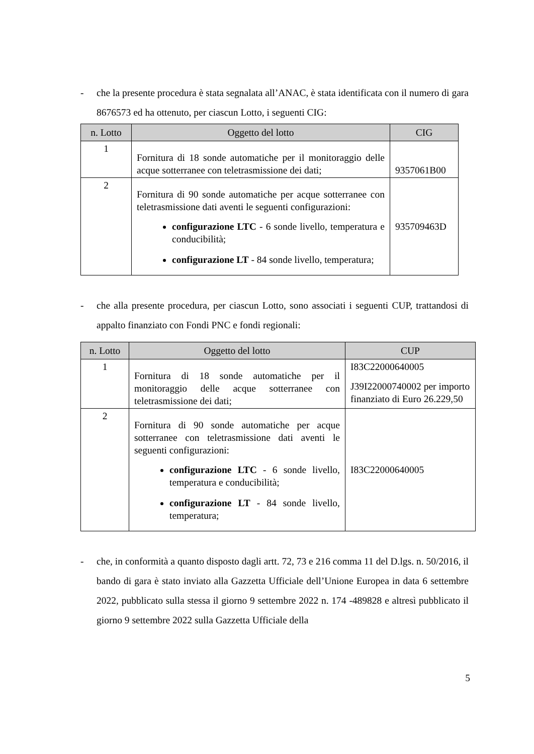- che la presente procedura è stata segnalata all’ANAC, è stata identificata con il numero di gara 8676573 ed ha ottenuto, per ciascun Lotto, i seguenti CIG:
| n. Lotto | Oggetto del lotto | CIG |
| --- | --- | --- |
| 1 | Fornitura di 18 sonde automatiche per il monitoraggio delle acque sotterranee con teletrasmissione dei dati; | 9357061B00 |
| 2 | Fornitura di 90 sonde automatiche per acque sotterranee con teletrasmissione dati aventi le seguenti configurazioni: configurazione LTC - 6 sonde livello, temperatura e conducibilità; configurazione LT - 84 sonde livello, temperatura; | 935709463D |
- che alla presente procedura, per ciascun Lotto, sono associati i seguenti CUP, trattandosi di appalto finanziato con Fondi PNC e fondi regionali:
| n. Lotto | Oggetto del lotto | CUP |
| --- | --- | --- |
| 1 | Fornitura di 18 sonde automatiche per il monitoraggio delle acque sotterranee con teletrasmissione dei dati; | I83C22000640005 J39I22000740002 per importo finanziato di Euro 26.229,50 |
| 2 | Fornitura di 90 sonde automatiche per acque sotterranee con teletrasmissione dati aventi le seguenti configurazioni: configurazione LTC - 6 sonde livello, temperatura e conducibilità; configurazione LT - 84 sonde livello, temperatura; | I83C22000640005 |
- che, in conformità a quanto disposto dagli artt. 72, 73 e 216 comma 11 del D.lgs. n. 50/2016, il bando di gara è stato inviato alla Gazzetta Ufficiale dell’Unione Europea in data 6 settembre 2022, pubblicato sulla stessa il giorno 9 settembre 2022 n. 174 -489828 e altresì pubblicato il giorno 9 settembre 2022 sulla Gazzetta Ufficiale della
5